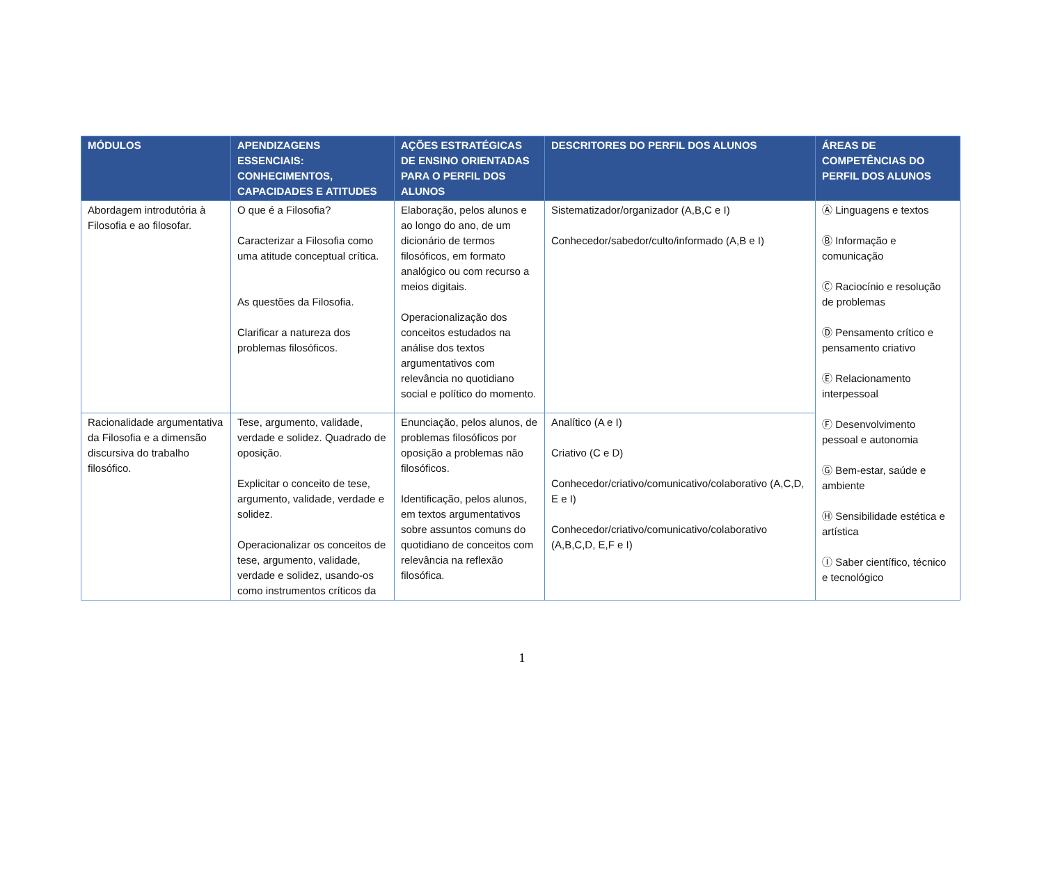| MÓDULOS | APENDIZAGENS ESSENCIAIS: CONHECIMENTOS, CAPACIDADES E ATITUDES | AÇÕES ESTRATÉGICAS DE ENSINO ORIENTADAS PARA O PERFIL DOS ALUNOS | DESCRITORES DO PERFIL DOS ALUNOS | ÁREAS DE COMPETÊNCIAS DO PERFIL DOS ALUNOS |
| --- | --- | --- | --- | --- |
| Abordagem introdutória à Filosofia e ao filosofar. | O que é a Filosofia? Caracterizar a Filosofia como uma atitude conceptual crítica. As questões da Filosofia. Clarificar a natureza dos problemas filosóficos. | Elaboração, pelos alunos e ao longo do ano, de um dicionário de termos filosóficos, em formato analógico ou com recurso a meios digitais. Operacionalização dos conceitos estudados na análise dos textos argumentativos com relevância no quotidiano social e político do momento. | Sistematizador/organizador (A,B,C e I) Conhecedor/sabedor/culto/informado (A,B e I) | Ⓐ Linguagens e textos Ⓑ Informação e comunicação Ⓒ Raciocínio e resolução de problemas Ⓓ Pensamento crítico e pensamento criativo Ⓔ Relacionamento interpessoal Ⓕ Desenvolvimento pessoal e autonomia Ⓖ Bem-estar, saúde e ambiente Ⓗ Sensibilidade estética e artística Ⓘ Saber científico, técnico e tecnológico |
| Racionalidade argumentativa da Filosofia e a dimensão discursiva do trabalho filosófico. | Tese, argumento, validade, verdade e solidez. Quadrado de oposição. Explicitar o conceito de tese, argumento, validade, verdade e solidez. Operacionalizar os conceitos de tese, argumento, validade, verdade e solidez, usando-os como instrumentos críticos da | Enunciação, pelos alunos, de problemas filosóficos por oposição a problemas não filosóficos. Identificação, pelos alunos, em textos argumentativos sobre assuntos comuns do quotidiano de conceitos com relevância na reflexão filosófica. | Analítico (A e I) Criativo (C e D) Conhecedor/criativo/comunicativo/colaborativo (A,C,D, E e I) Conhecedor/criativo/comunicativo/colaborativo (A,B,C,D, E,F e I) | |
1